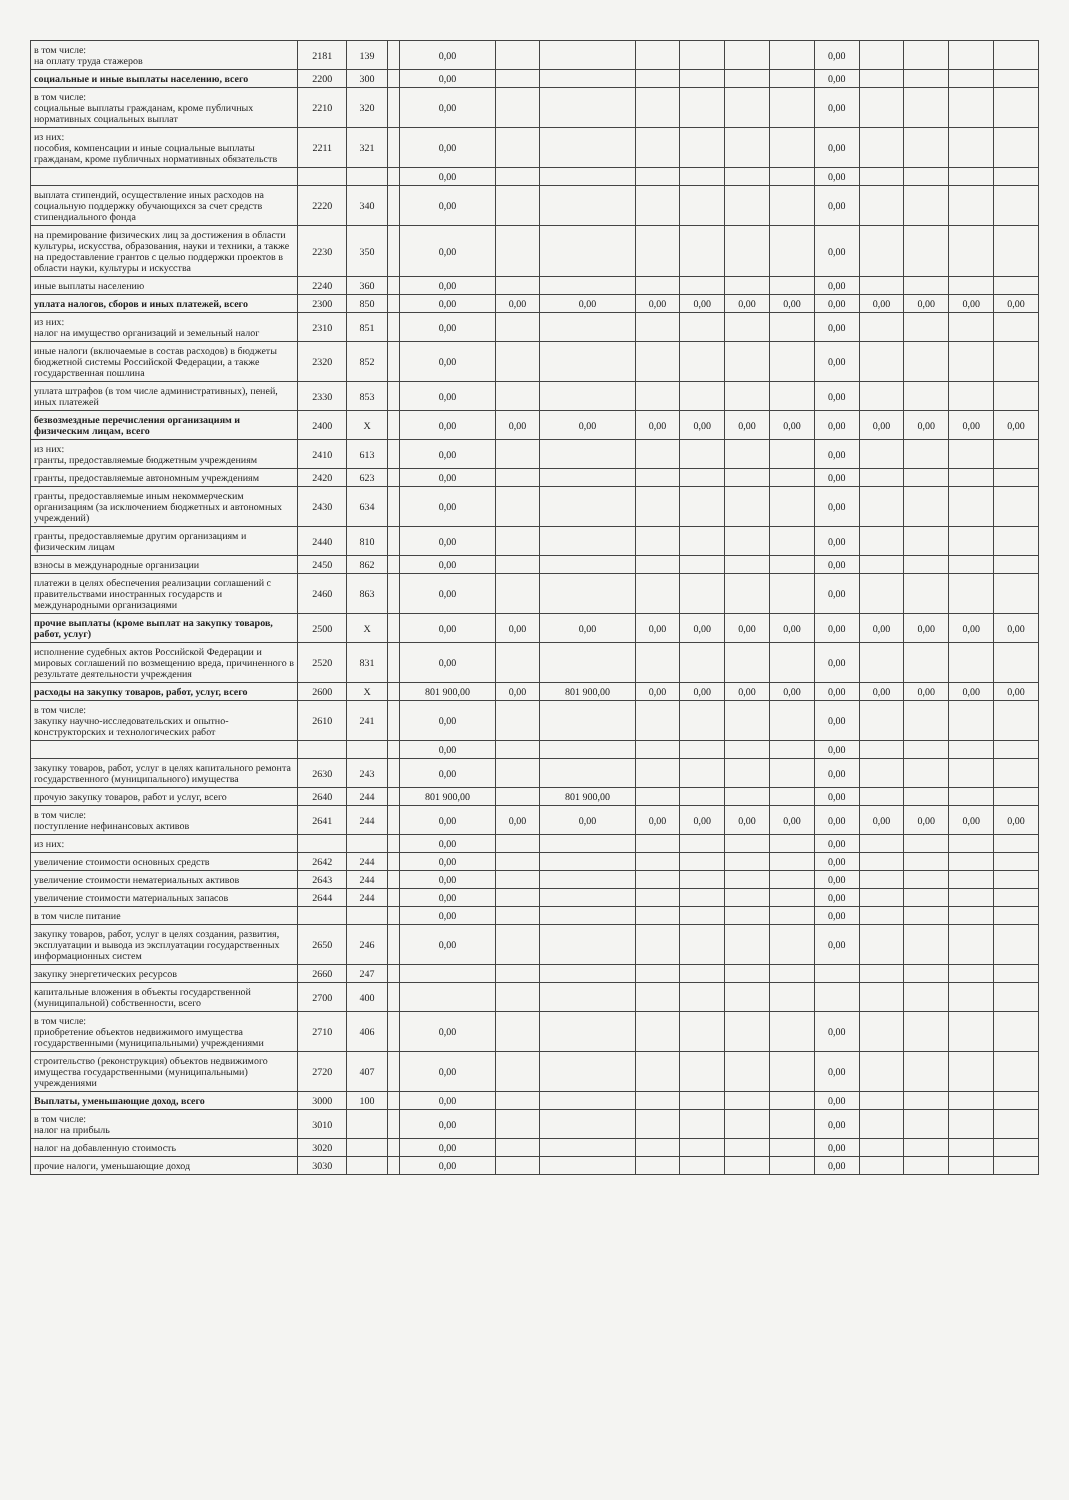| в том числе: на оплату труда стажеров | 2181 | 139 | | 0,00 | | | | | | | 0,00 | | | | |
| социальные и иные выплаты населению, всего | 2200 | 300 | | 0,00 | | | | | | | 0,00 | | | | |
| в том числе: социальные выплаты гражданам, кроме публичных нормативных социальных выплат | 2210 | 320 | | 0,00 | | | | | | | 0,00 | | | | |
| из них: пособия, компенсации и иные социальные выплаты гражданам, кроме публичных нормативных обязательств | 2211 | 321 | | 0,00 | | | | | | | 0,00 | | | | |
| | | | | 0,00 | | | | | | | 0,00 | | | | |
| выплата стипендий, осуществление иных расходов на социальную поддержку обучающихся за счет средств стипендиального фонда | 2220 | 340 | | 0,00 | | | | | | | 0,00 | | | | |
| на премирование физических лиц за достижения в области культуры, искусства, образования, науки и техники, а также на предоставление грантов с целью поддержки проектов в области науки, культуры и искусства | 2230 | 350 | | 0,00 | | | | | | | 0,00 | | | | |
| иные выплаты населению | 2240 | 360 | | 0,00 | | | | | | | 0,00 | | | | |
| уплата налогов, сборов и иных платежей, всего | 2300 | 850 | | 0,00 | 0,00 | 0,00 | 0,00 | 0,00 | 0,00 | 0,00 | 0,00 | 0,00 | 0,00 | 0,00 | 0,00 |
| из них: налог на имущество организаций и земельный налог | 2310 | 851 | | 0,00 | | | | | | | 0,00 | | | | |
| иные налоги (включаемые в состав расходов) в бюджеты бюджетной системы Российской Федерации, а также государственная пошлина | 2320 | 852 | | 0,00 | | | | | | | 0,00 | | | | |
| уплата штрафов (в том числе административных), пеней, иных платежей | 2330 | 853 | | 0,00 | | | | | | | 0,00 | | | | |
| безвозмездные перечисления организациям и физическим лицам, всего | 2400 | X | | 0,00 | 0,00 | 0,00 | 0,00 | 0,00 | 0,00 | 0,00 | 0,00 | 0,00 | 0,00 | 0,00 | 0,00 |
| из них: гранты, предоставляемые бюджетным учреждениям | 2410 | 613 | | 0,00 | | | | | | | 0,00 | | | | |
| гранты, предоставляемые автономным учреждениям | 2420 | 623 | | 0,00 | | | | | | | 0,00 | | | | |
| гранты, предоставляемые иным некоммерческим организациям (за исключением бюджетных и автономных учреждений) | 2430 | 634 | | 0,00 | | | | | | | 0,00 | | | | |
| гранты, предоставляемые другим организациям и физическим лицам | 2440 | 810 | | 0,00 | | | | | | | 0,00 | | | | |
| взносы в международные организации | 2450 | 862 | | 0,00 | | | | | | | 0,00 | | | | |
| платежи в целях обеспечения реализации соглашений с правительствами иностранных государств и международными организациями | 2460 | 863 | | 0,00 | | | | | | | 0,00 | | | | |
| прочие выплаты (кроме выплат на закупку товаров, работ, услуг) | 2500 | X | | 0,00 | 0,00 | 0,00 | 0,00 | 0,00 | 0,00 | 0,00 | 0,00 | 0,00 | 0,00 | 0,00 | 0,00 |
| исполнение судебных актов Российской Федерации и мировых соглашений по возмещению вреда, причиненного в результате деятельности учреждения | 2520 | 831 | | 0,00 | | | | | | | 0,00 | | | | |
| расходы на закупку товаров, работ, услуг, всего | 2600 | X | | 801 900,00 | 0,00 | 801 900,00 | 0,00 | 0,00 | 0,00 | 0,00 | 0,00 | 0,00 | 0,00 | 0,00 | 0,00 |
| в том числе: закупку научно-исследовательских и опытно-конструкторских и технологических работ | 2610 | 241 | | 0,00 | | | | | | | 0,00 | | | | |
| | | | | 0,00 | | | | | | | 0,00 | | | | |
| закупку товаров, работ, услуг в целях капитального ремонта государственного (муниципального) имущества | 2630 | 243 | | 0,00 | | | | | | | 0,00 | | | | |
| прочую закупку товаров, работ и услуг, всего | 2640 | 244 | | 801 900,00 | | 801 900,00 | | | | | 0,00 | | | | |
| в том числе: поступление нефинансовых активов | 2641 | 244 | | 0,00 | 0,00 | 0,00 | 0,00 | 0,00 | 0,00 | 0,00 | 0,00 | 0,00 | 0,00 | 0,00 | 0,00 |
| из них: | | | | 0,00 | | | | | | | 0,00 | | | | |
| увеличение стоимости основных средств | 2642 | 244 | | 0,00 | | | | | | | 0,00 | | | | |
| увеличение стоимости нематериальных активов | 2643 | 244 | | 0,00 | | | | | | | 0,00 | | | | |
| увеличение стоимости материальных запасов | 2644 | 244 | | 0,00 | | | | | | | 0,00 | | | | |
| в том числе питание | | | | 0,00 | | | | | | | 0,00 | | | | |
| закупку товаров, работ, услуг в целях создания, развития, эксплуатации и вывода из эксплуатации государственных информационных систем | 2650 | 246 | | 0,00 | | | | | | | 0,00 | | | | |
| закупку энергетических ресурсов | 2660 | 247 | | | | | | | | | | | | | |
| капитальные вложения в объекты государственной (муниципальной) собственности, всего | 2700 | 400 | | | | | | | | | | | | | |
| в том числе: приобретение объектов недвижимого имущества государственными (муниципальными) учреждениями | 2710 | 406 | | 0,00 | | | | | | | 0,00 | | | | |
| строительство (реконструкция) объектов недвижимого имущества государственными (муниципальными) учреждениями | 2720 | 407 | | 0,00 | | | | | | | 0,00 | | | | |
| Выплаты, уменьшающие доход, всего | 3000 | 100 | | 0,00 | | | | | | | 0,00 | | | | |
| в том числе: налог на прибыль | 3010 | | | 0,00 | | | | | | | 0,00 | | | | |
| налог на добавленную стоимость | 3020 | | | 0,00 | | | | | | | 0,00 | | | | |
| прочие налоги, уменьшающие доход | 3030 | | | 0,00 | | | | | | | 0,00 | | | | |